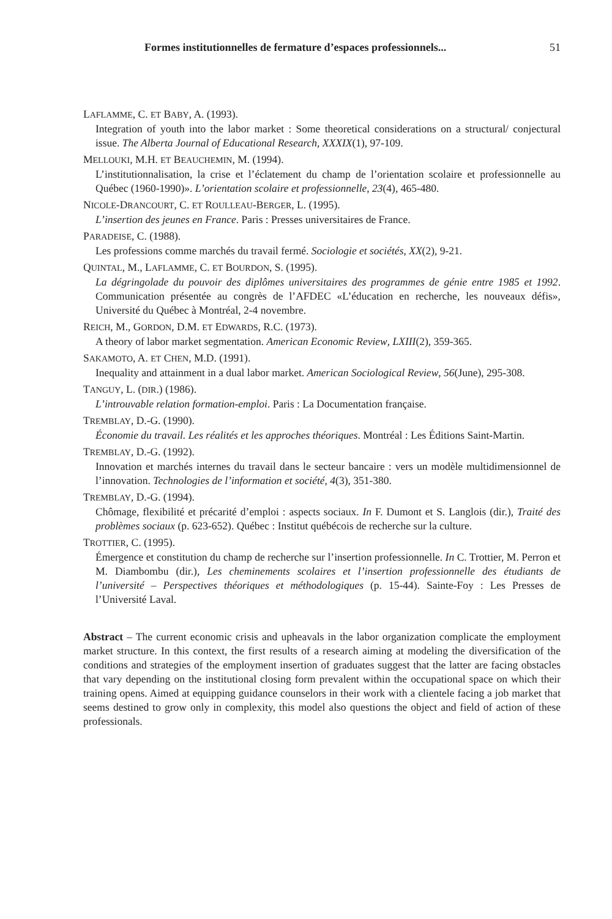Formes institutionnelles de fermature d’espaces professionnels... 51
LAFLAMME, C. ET BABY, A. (1993).
Integration of youth into the labor market : Some theoretical considerations on a structural/ conjectural issue. The Alberta Journal of Educational Research, XXXIX(1), 97-109.
MELLOUKI, M.H. ET BEAUCHEMIN, M. (1994).
L’institutionnalisation, la crise et l’éclatement du champ de l’orientation scolaire et professionnelle au Québec (1960-1990)». L’orientation scolaire et professionnelle, 23(4), 465-480.
NICOLE-DRANCOURT, C. ET ROULLEAU-BERGER, L. (1995).
L’insertion des jeunes en France. Paris : Presses universitaires de France.
PARADEISE, C. (1988).
Les professions comme marchés du travail fermé. Sociologie et sociétés, XX(2), 9-21.
QUINTAL, M., LAFLAMME, C. ET BOURDON, S. (1995).
La dégringolade du pouvoir des diplômes universitaires des programmes de génie entre 1985 et 1992. Communication présentée au congrès de l’AFDEC «L’éducation en recherche, les nouveaux défis», Université du Québec à Montréal, 2-4 novembre.
REICH, M., GORDON, D.M. ET EDWARDS, R.C. (1973).
A theory of labor market segmentation. American Economic Review, LXIII(2), 359-365.
SAKAMOTO, A. ET CHEN, M.D. (1991).
Inequality and attainment in a dual labor market. American Sociological Review, 56(June), 295-308.
TANGUY, L. (DIR.) (1986).
L’introuvable relation formation-emploi. Paris : La Documentation française.
TREMBLAY, D.-G. (1990).
Économie du travail. Les réalités et les approches théoriques. Montréal : Les Éditions Saint-Martin.
TREMBLAY, D.-G. (1992).
Innovation et marchés internes du travail dans le secteur bancaire : vers un modèle multidimensionnel de l’innovation. Technologies de l’information et société, 4(3), 351-380.
TREMBLAY, D.-G. (1994).
Chômage, flexibilité et précarité d’emploi : aspects sociaux. In F. Dumont et S. Langlois (dir.), Traité des problèmes sociaux (p. 623-652). Québec : Institut québécois de recherche sur la culture.
TROTTIER, C. (1995).
Émergence et constitution du champ de recherche sur l’insertion professionnelle. In C. Trottier, M. Perron et M. Diambombu (dir.), Les cheminements scolaires et l’insertion professionnelle des étudiants de l’université – Perspectives théoriques et méthodologiques (p. 15-44). Sainte-Foy : Les Presses de l’Université Laval.
Abstract – The current economic crisis and upheavals in the labor organization complicate the employment market structure. In this context, the first results of a research aiming at modeling the diversification of the conditions and strategies of the employment insertion of graduates suggest that the latter are facing obstacles that vary depending on the institutional closing form prevalent within the occupational space on which their training opens. Aimed at equipping guidance counselors in their work with a clientele facing a job market that seems destined to grow only in complexity, this model also questions the object and field of action of these professionals.